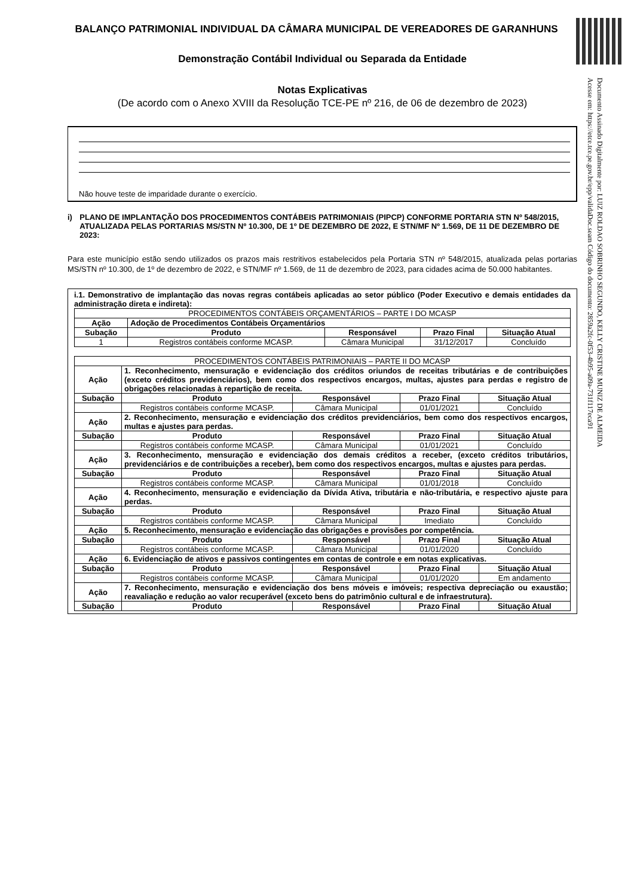BALANÇO PATRIMONIAL INDIVIDUAL DA CÂMARA MUNICIPAL DE VEREADORES DE GARANHUNS
Demonstração Contábil Individual ou Separada da Entidade
Notas Explicativas
(De acordo com o Anexo XVIII da Resolução TCE-PE nº 216, de 06 de dezembro de 2023)
Não houve teste de imparidade durante o exercício.
i) PLANO DE IMPLANTAÇÃO DOS PROCEDIMENTOS CONTÁBEIS PATRIMONIAIS (PIPCP) CONFORME PORTARIA STN Nº 548/2015, ATUALIZADA PELAS PORTARIAS MS/STN Nº 10.300, DE 1º DE DEZEMBRO DE 2022, E STN/MF Nº 1.569, DE 11 DE DEZEMBRO DE 2023:
Para este município estão sendo utilizados os prazos mais restritivos estabelecidos pela Portaria STN nº 548/2015, atualizada pelas portarias MS/STN nº 10.300, de 1º de dezembro de 2022, e STN/MF nº 1.569, de 11 de dezembro de 2023, para cidades acima de 50.000 habitantes.
i.1. Demonstrativo de implantação das novas regras contábeis aplicadas ao setor público (Poder Executivo e demais entidades da administração direta e indireta):
| PROCEDIMENTOS CONTÁBEIS ORÇAMENTÁRIOS – PARTE I DO MCASP | | | | |
| Ação | Adoção de Procedimentos Contábeis Orçamentários | | | |
| Subação | Produto | Responsável | Prazo Final | Situação Atual |
| 1 | Registros contábeis conforme MCASP. | Câmara Municipal | 31/12/2017 | Concluído |
| PROCEDIMENTOS CONTÁBEIS PATRIMONIAIS – PARTE II DO MCASP | | | | |
| Ação | 1. Reconhecimento, mensuração e evidenciação dos créditos oriundos de receitas tributárias e de contribuições (exceto créditos previdenciários), bem como dos respectivos encargos, multas, ajustes para perdas e registro de obrigações relacionadas à repartição de receita. | | | |
| Subação | Produto | Responsável | Prazo Final | Situação Atual |
| | Registros contábeis conforme MCASP. | Câmara Municipal | 01/01/2021 | Concluído |
| Ação | 2. Reconhecimento, mensuração e evidenciação dos créditos previdenciários, bem como dos respectivos encargos, multas e ajustes para perdas. | | | |
| Subação | Produto | Responsável | Prazo Final | Situação Atual |
| | Registros contábeis conforme MCASP. | Câmara Municipal | 01/01/2021 | Concluído |
| Ação | 3. Reconhecimento, mensuração e evidenciação dos demais créditos a receber, (exceto créditos tributários, previdenciários e de contribuições a receber), bem como dos respectivos encargos, multas e ajustes para perdas. | | | |
| Subação | Produto | Responsável | Prazo Final | Situação Atual |
| | Registros contábeis conforme MCASP. | Câmara Municipal | 01/01/2018 | Concluído |
| Ação | 4. Reconhecimento, mensuração e evidenciação da Dívida Ativa, tributária e não-tributária, e respectivo ajuste para perdas. | | | |
| Subação | Produto | Responsável | Prazo Final | Situação Atual |
| | Registros contábeis conforme MCASP. | Câmara Municipal | Imediato | Concluído |
| Ação | 5. Reconhecimento, mensuração e evidenciação das obrigações e provisões por competência. | | | |
| Subação | Produto | Responsável | Prazo Final | Situação Atual |
| | Registros contábeis conforme MCASP. | Câmara Municipal | 01/01/2020 | Concluído |
| Ação | 6. Evidenciação de ativos e passivos contingentes em contas de controle e em notas explicativas. | | | |
| Subação | Produto | Responsável | Prazo Final | Situação Atual |
| | Registros contábeis conforme MCASP. | Câmara Municipal | 01/01/2020 | Em andamento |
| Ação | 7. Reconhecimento, mensuração e evidenciação dos bens móveis e imóveis; respectiva depreciação ou exaustão; reavaliação e redução ao valor recuperável (exceto bens do patrimônio cultural e de infraestrutura). | | | |
| Subação | Produto | Responsável | Prazo Final | Situação Atual |
Documento Assinado Digitalmente por: LUIZ ROLDAO SOBRINHO SEGUNDO, KELLY CRISTINE MUNIZ DE ALMEIDA
Acesse em: https://etce.tce.pe.gov.br/epp/validaDoc.seam Código do documento: 2859a2fc-0f53-4b95-a09a-731f117eca91